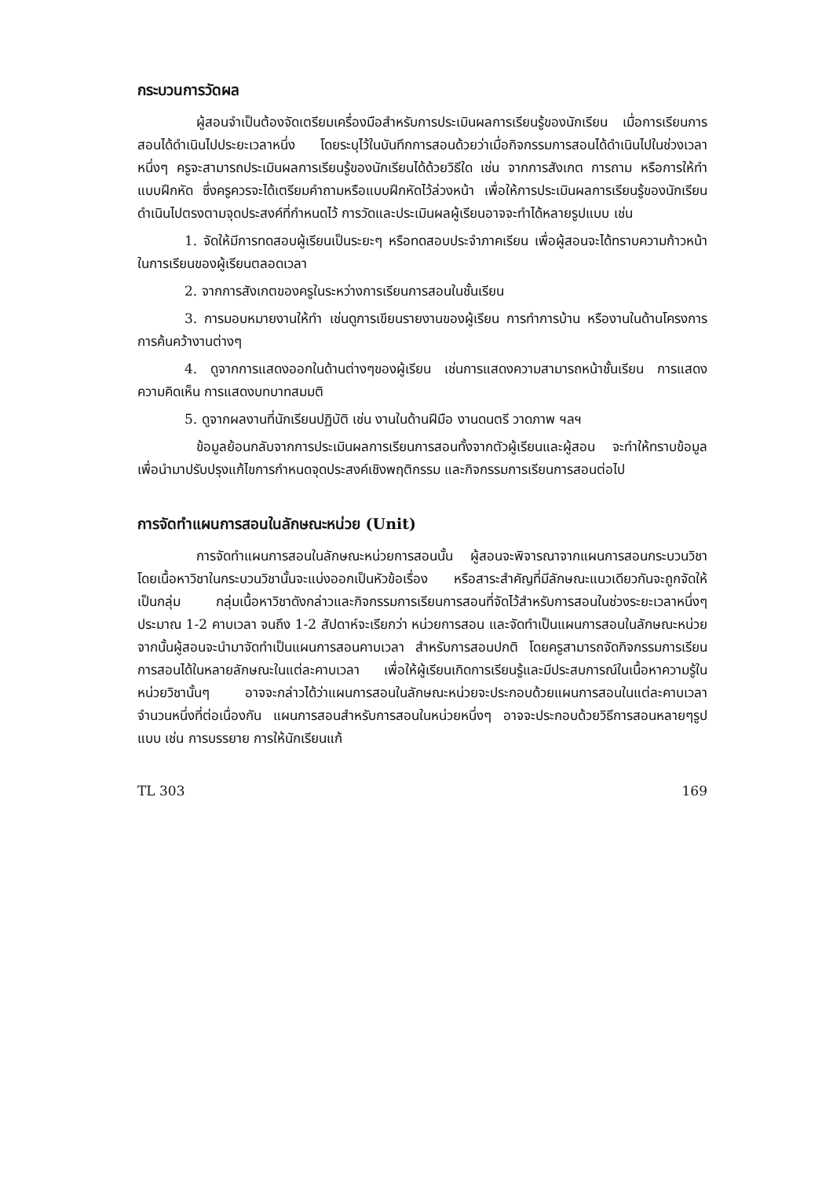กระบวนการวัดผล
ผู้สอนจำเป็นต้องจัดเตรียมเครื่องมือสำหรับการประเมินผลการเรียนรู้ของนักเรียน เมื่อการเรียนการสอนได้ดำเนินไปประยะเวลาหนึ่ง โดยระบุไว้ในบันทึกการสอนด้วยว่าเมื่อกิจกรรมการสอนได้ดำเนินไปในช่วงเวลาหนึ่งๆ ครูจะสามารถประเมินผลการเรียนรู้ของนักเรียนได้ด้วยวิธีใด เช่น จากการสังเกต การถาม หรือการให้ทำแบบฝึกหัด ซึ่งครูควรจะได้เตรียมคำถามหรือแบบฝึกหัดไว้ล่วงหน้า เพื่อให้การประเมินผลการเรียนรู้ของนักเรียนดำเนินไปตรงตามจุดประสงค์ที่กำหนดไว้ การวัดและประเมินผลผู้เรียนอาจจะทำได้หลายรูปแบบ เช่น
1. จัดให้มีการทดสอบผู้เรียนเป็นระยะๆ หรือทดสอบประจำภาคเรียน เพื่อผู้สอนจะได้ทราบความก้าวหน้าในการเรียนของผู้เรียนตลอดเวลา
2. จากการสังเกตของครูในระหว่างการเรียนการสอนในชั้นเรียน
3. การมอบหมายงานให้ทำ เช่นดูการเขียนรายงานของผู้เรียน การทำการบ้าน หรืองานในด้านโครงการ การค้นคว้างานต่างๆ
4. ดูจากการแสดงออกในด้านต่างๆของผู้เรียน เช่นการแสดงความสามารถหน้าชั้นเรียน การแสดงความคิดเห็น การแสดงบทบาทสมมติ
5. ดูจากผลงานที่นักเรียนปฏิบัติ เช่น งานในด้านฝีมือ งานดนตรี วาดภาพ ฯลฯ
ข้อมูลย้อนกลับจากการประเมินผลการเรียนการสอนทั้งจากตัวผู้เรียนและผู้สอน จะทำให้ทราบข้อมูล เพื่อนำมาปรับปรุงแก้ไขการกำหนดจุดประสงค์เชิงพฤติกรรม และกิจกรรมการเรียนการสอนต่อไป
การจัดทำแผนการสอนในลักษณะหน่วย (Unit)
การจัดทำแผนการสอนในลักษณะหน่วยการสอนนั้น ผู้สอนจะพิจารณาจากแผนการสอนกระบวนวิชา โดยเนื้อหาวิชาในกระบวนวิชานั้นจะแบ่งออกเป็นหัวข้อเรื่อง หรือสาระสำคัญที่มีลักษณะแนวเดียวกันจะถูกจัดให้เป็นกลุ่ม กลุ่มเนื้อหาวิชาดังกล่าวและกิจกรรมการเรียนการสอนที่จัดไว้สำหรับการสอนในช่วงระยะเวลาหนึ่งๆประมาณ 1-2 คาบเวลา จนถึง 1-2 สัปดาห์จะเรียกว่า หน่วยการสอน และจัดทำเป็นแผนการสอนในลักษณะหน่วย จากนั้นผู้สอนจะนำมาจัดทำเป็นแผนการสอนคาบเวลา สำหรับการสอนปกติ โดยครูสามารถจัดกิจกรรมการเรียนการสอนได้ในหลายลักษณะในแต่ละคาบเวลา เพื่อให้ผู้เรียนเกิดการเรียนรู้และมีประสบการณ์ในเนื้อหาความรู้ในหน่วยวิชานั้นๆ อาจจะกล่าวได้ว่าแผนการสอนในลักษณะหน่วยจะประกอบด้วยแผนการสอนในแต่ละคาบเวลาจำนวนหนึ่งที่ต่อเนื่องกัน แผนการสอนสำหรับการสอนในหน่วยหนึ่งๆ อาจจะประกอบด้วยวิธีการสอนหลายๆรูปแบบ เช่น การบรรยาย การให้นักเรียนแก้
TL 303 169